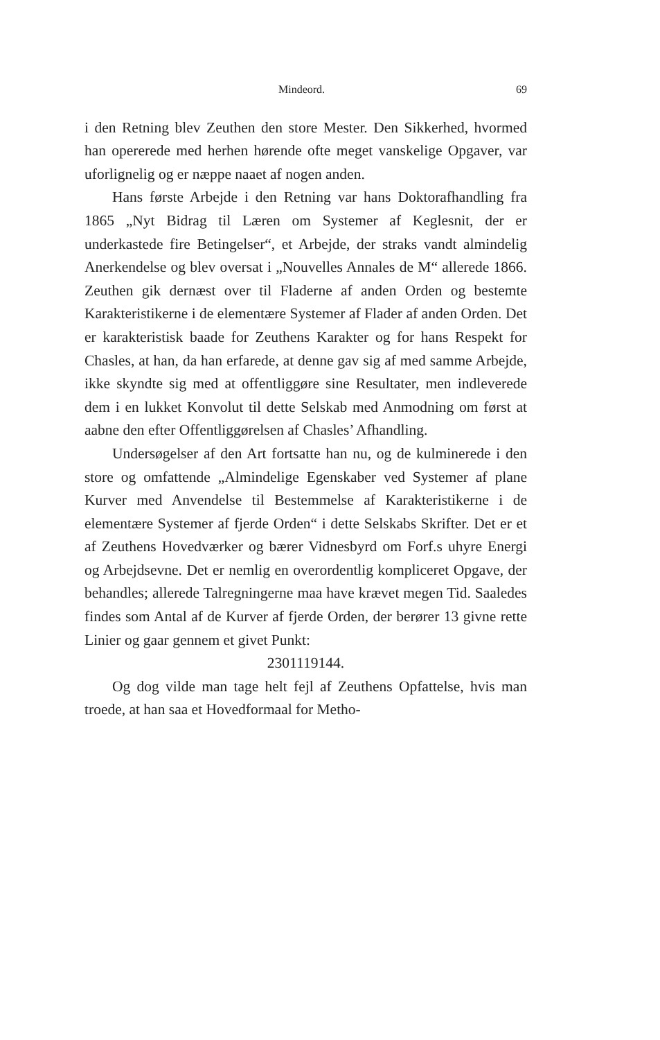Mindeord. 69
i den Retning blev Zeuthen den store Mester. Den Sikkerhed, hvormed han opererede med herhen hørende ofte meget vanskelige Opgaver, var uforlignelig og er næppe naaet af nogen anden.
Hans første Arbejde i den Retning var hans Doktorafhandling fra 1865 „Nyt Bidrag til Læren om Systemer af Keglesnit, der er underkastede fire Betingelser“, et Arbejde, der straks vandt almindelig Anerkendelse og blev oversat i „Nouvelles Annales de M“ allerede 1866. Zeuthen gik dernæst over til Fladerne af anden Orden og bestemte Karakteristikerne i de elementære Systemer af Flader af anden Orden. Det er karakteristisk baade for Zeuthens Karakter og for hans Respekt for Chasles, at han, da han erfarede, at denne gav sig af med samme Arbejde, ikke skyndte sig med at offentliggøre sine Resultater, men indleverede dem i en lukket Konvolut til dette Selskab med Anmodning om først at aabne den efter Offentliggørelsen af Chasles’ Afhandling.
Undersøgelser af den Art fortsatte han nu, og de kulminerede i den store og omfattende „Almindelige Egenskaber ved Systemer af plane Kurver med Anvendelse til Bestemmelse af Karakteristikerne i de elementære Systemer af fjerde Orden“ i dette Selskabs Skrifter. Det er et af Zeuthens Hovedværker og bærer Vidnesbyrd om Forf.s uhyre Energi og Arbejdsevne. Det er nemlig en overordentlig kompliceret Opgave, der behandles; allerede Talregningerne maa have krævet megen Tid. Saaledes findes som Antal af de Kurver af fjerde Orden, der berører 13 givne rette Linier og gaar gennem et givet Punkt:
2301119144.
Og dog vilde man tage helt fejl af Zeuthens Opfattelse, hvis man troede, at han saa et Hovedformaal for Metho-